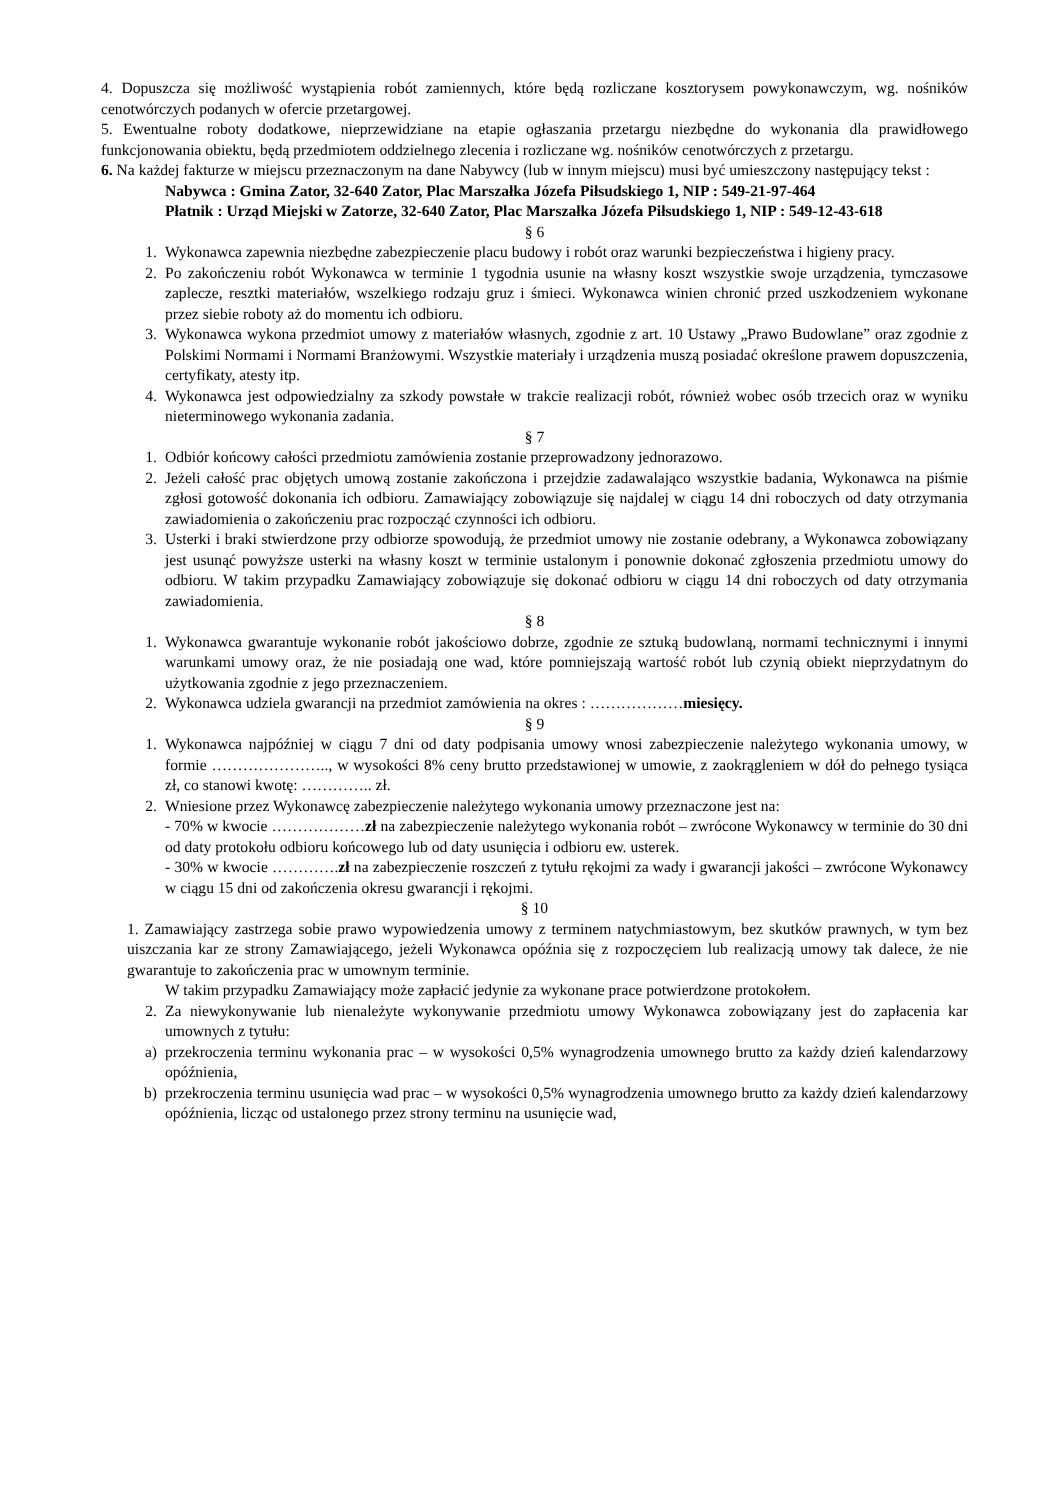4. Dopuszcza się możliwość wystąpienia robót zamiennych, które będą rozliczane kosztorysem powykonawczym, wg. nośników cenotwórczych podanych w ofercie przetargowej.
5. Ewentualne roboty dodatkowe, nieprzewidziane na etapie ogłaszania przetargu niezbędne do wykonania dla prawidłowego funkcjonowania obiektu, będą przedmiotem oddzielnego zlecenia i rozliczane wg. nośników cenotwórczych z przetargu.
6. Na każdej fakturze w miejscu przeznaczonym na dane Nabywcy (lub w innym miejscu) musi być umieszczony następujący tekst :
Nabywca : Gmina Zator, 32-640 Zator, Plac Marszałka Józefa Piłsudskiego 1, NIP : 549-21-97-464
Płatnik : Urząd Miejski w Zatorze, 32-640 Zator, Plac Marszałka Józefa Piłsudskiego 1, NIP : 549-12-43-618
§ 6
1. Wykonawca zapewnia niezbędne zabezpieczenie placu budowy i robót oraz warunki bezpieczeństwa i higieny pracy.
2. Po zakończeniu robót Wykonawca w terminie 1 tygodnia usunie na własny koszt wszystkie swoje urządzenia, tymczasowe zaplecze, resztki materiałów, wszelkiego rodzaju gruz i śmieci. Wykonawca winien chronić przed uszkodzeniem wykonane przez siebie roboty aż do momentu ich odbioru.
3. Wykonawca wykona przedmiot umowy z materiałów własnych, zgodnie z art. 10 Ustawy „Prawo Budowlane” oraz zgodnie z Polskimi Normami i Normami Branżowymi. Wszystkie materiały i urządzenia muszą posiadać określone prawem dopuszczenia, certyfikaty, atesty itp.
4. Wykonawca jest odpowiedzialny za szkody powstałe w trakcie realizacji robót, również wobec osób trzecich oraz w wyniku nieterminowego wykonania zadania.
§ 7
1. Odbiór końcowy całości przedmiotu zamówienia zostanie przeprowadzony jednorazowo.
2. Jeżeli całość prac objętych umową zostanie zakończona i przejdzie zadawalająco wszystkie badania, Wykonawca na piśmie zgłosi gotowość dokonania ich odbioru. Zamawiający zobowiązuje się najdalej w ciągu 14 dni roboczych od daty otrzymania zawiadomienia o zakończeniu prac rozpocząć czynności ich odbioru.
3. Usterki i braki stwierdzone przy odbiorze spowodują, że przedmiot umowy nie zostanie odebrany, a Wykonawca zobowiązany jest usunąć powyższe usterki na własny koszt w terminie ustalonym i ponownie dokonać zgłoszenia przedmiotu umowy do odbioru. W takim przypadku Zamawiający zobowiązuje się dokonać odbioru w ciągu 14 dni roboczych od daty otrzymania zawiadomienia.
§ 8
1. Wykonawca gwarantuje wykonanie robót jakościowo dobrze, zgodnie ze sztuką budowlaną, normami technicznymi i innymi warunkami umowy oraz, że nie posiadają one wad, które pomniejszają wartość robót lub czynią obiekt nieprzydatnym do użytkowania zgodnie z jego przeznaczeniem.
2. Wykonawca udziela gwarancji na przedmiot zamówienia na okres : ………………miesięcy.
§ 9
1. Wykonawca najpóźniej w ciągu 7 dni od daty podpisania umowy wnosi zabezpieczenie należytego wykonania umowy, w formie ………………….., w wysokości 8% ceny brutto przedstawionej w umowie, z zaokrągleniem w dół do pełnego tysiąca zł, co stanowi kwotę: ………….. zł.
2. Wniesione przez Wykonawcę zabezpieczenie należytego wykonania umowy przeznaczone jest na:
- 70% w kwocie ………………zł na zabezpieczenie należytego wykonania robót – zwrócone Wykonawcy w terminie do 30 dni od daty protokołu odbioru końcowego lub od daty usunięcia i odbioru ew. usterek.
- 30% w kwocie ………….zł na zabezpieczenie roszczeń z tytułu rękojmi za wady i gwarancji jakości – zwrócone Wykonawcy w ciągu 15 dni od zakończenia okresu gwarancji i rękojmi.
§ 10
1. Zamawiający zastrzega sobie prawo wypowiedzenia umowy z terminem natychmiastowym, bez skutków prawnych, w tym bez uiszczania kar ze strony Zamawiającego, jeżeli Wykonawca opóźnia się z rozpoczęciem lub realizacją umowy tak dalece, że nie gwarantuje to zakończenia prac w umownym terminie.
W takim przypadku Zamawiający może zapłacić jedynie za wykonane prace potwierdzone protokołem.
2. Za niewykonywanie lub nienależyte wykonywanie przedmiotu umowy Wykonawca zobowiązany jest do zapłacenia kar umownych z tytułu:
a) przekroczenia terminu wykonania prac – w wysokości 0,5% wynagrodzenia umownego brutto za każdy dzień kalendarzowy opóźnienia,
b) przekroczenia terminu usunięcia wad prac – w wysokości 0,5% wynagrodzenia umownego brutto za każdy dzień kalendarzowy opóźnienia, licząc od ustalonego przez strony terminu na usunięcie wad,